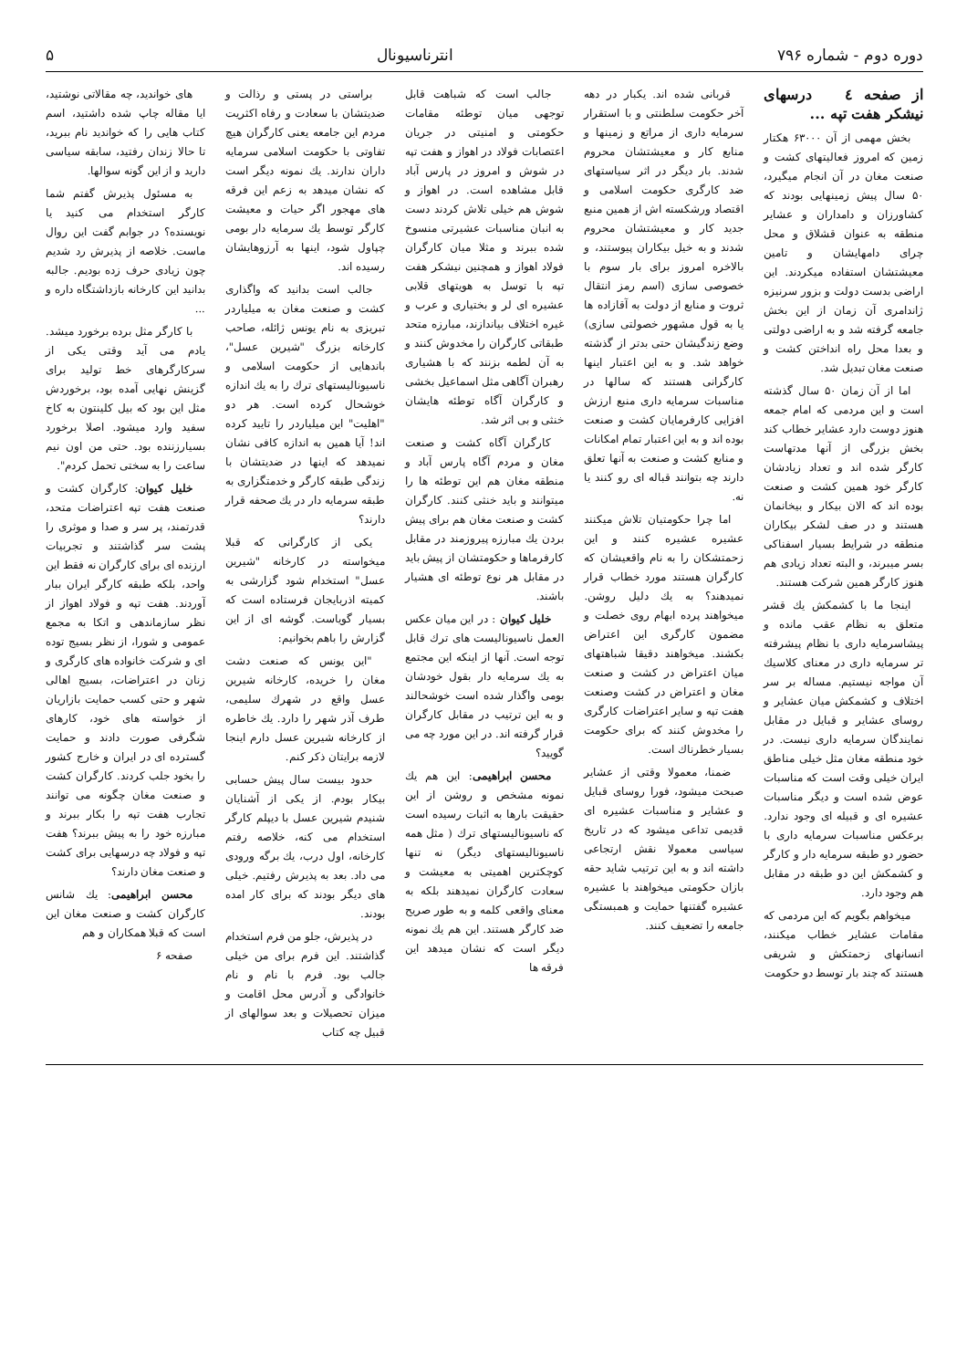دوره دوم - شماره ۷۹۶ انترناسیونال ۵
از صفحه ٤ درسهای نیشکر هفت تپه ...
بخش مهمی از آن ۶۳۰۰۰ هکتار زمین که امروز فعالیتهای کشت و صنعت مغان در آن انجام میگیرد، ۵۰ سال پیش زمینهایی بودند که کشاورزان و دامداران و عشایر منطقه به عنوان قشلاق و محل چرای دامهایشان و تامین معیشتشان استفاده میکردند. این اراضی بدست دولت و بزور سرنیزه ژاندامری آن زمان از این بخش جامعه گرفته شد و به اراضی دولتی و بعدا محل راه انداختن کشت و صنعت مغان تبدیل شد.
اما از آن زمان ۵۰ سال گذشته است و این مردمی که امام جمعه هنوز دوست دارد عشایر خطاب کند بخش بزرگی از آنها مدتهاست کارگر شده اند و تعداد زیادشان کارگر خود همین کشت و صنعت بوده اند که الان بیکار و بیخانمان هستند و در صف لشکر بیکاران منطقه در شرایط بسیار اسفناکی بسر میبرند، و البته تعداد زیادی هم هنوز کارگر همین شرکت هستند.
اینجا ما با کشمکش یك قشر متعلق به نظام عقب مانده و پیشاسرمایه داری با نظام پیشرفته تر سرمایه داری در معنای کلاسیك آن مواجه نیستیم. مساله بر سر اختلاف و کشمکش میان عشایر و روسای عشایر و قبایل در مقابل نمایندگان سرمایه داری نیست. در خود منطقه مغان مثل خیلی مناطق ایران خیلی وقت است که مناسبات عوض شده است و دیگر مناسبات عشیره ای و قبیله ای وجود ندارد. برعکس مناسبات سرمایه داری با حضور دو طبقه سرمایه دار و کارگر و کشمکش این دو طبقه در مقابل هم وجود دارد.
میخواهم بگویم که این مردمی که مقامات عشایر خطاب میکنند، انسانهای زحمتکش و شریفی هستند که چند بار توسط دو حکومت
قربانی شده اند. یکبار در دهه آخر حکومت سلطنتی و با استقرار سرمایه داری از مراتع و زمینها و منابع کار و معیشتشان محروم شدند. بار دیگر در اثر سیاستهای ضد کارگری حکومت اسلامی و اقتصاد ورشکسته اش از همین منبع جدید کار و معیشتشان محروم شدند و به خیل بیکاران پیوستند، و بالاخره امروز برای بار سوم با خصوصی سازی (اسم رمز انتقال ثروت و منابع از دولت به آقازاده ها یا به قول مشهور خصولتی سازی) وضع زندگیشان حتی بدتر از گذشته خواهد شد. و به این اعتبار اینها کارگرانی هستند که سالها در مناسبات سرمایه داری منبع ارزش افزایی کارفرمایان کشت و صنعت بوده اند و به این اعتبار تمام امکانات و منابع کشت و صنعت به آنها تعلق دارند چه بتوانند قباله ای رو کنند یا نه.
اما چرا حکومتیان تلاش میکنند عشیره عشیره کنند و این زحمتشکان را به نام واقعیشان که کارگران هستند مورد خطاب قرار نمیدهند؟ به یك دلیل روشن. میخواهند پرده ابهام روی خصلت و مضمون کارگری این اعتراض بکشند. میخواهند دقیقا شباهتهای میان اعتراض در کشت و صنعت مغان و اعتراض در کشت وصنعت هفت تپه و سایر اعتراضات کارگری را مخدوش کنند که برای حکومت بسیار خطرناك است.
ضمنا، معمولا وقتی از عشایر صبحت میشود، فورا روسای قبایل و عشایر و مناسبات عشیره ای قدیمی تداعی میشود که در تاریخ سیاسی معمولا نقش ارتجاعی داشته اند و به این ترتیب شاید حقه بازان حکومتی میخواهند با عشیره عشیره گفتنها حمایت و همبستگی جامعه را تضعیف کنند.
جالب است که شباهت قابل توجهی میان توطئه مقامات حکومتی و امنیتی در جریان اعتصابات فولاد در اهواز و هفت تپه در شوش و امروز در پارس آباد قابل مشاهده است. در اهواز و شوش هم خیلی تلاش کردند دست به انبان مناسبات عشیرتی منسوخ شده ببرند و مثلا میان کارگران فولاد اهواز و همچنین نیشکر هفت تپه با توسل به هویتهای قلابی عشیره ای لر و بختیاری و عرب و غیره اختلاف بیاندازند، مبارزه متحد طبقاتی کارگران را مخدوش کنند و به آن لطمه بزنند که با هشیاری رهبران آگاهی مثل اسماعیل بخشی و کارگران آگاه توطئه هایشان خنثی و بی اثر شد.
کارگران آگاه کشت و صنعت مغان و مردم آگاه پارس آباد و منطقه مغان هم این توطئه ها را میتوانند و باید خنثی کنند. کارگران کشت و صنعت مغان هم برای پیش بردن یك مبارزه پیروزمند در مقابل کارفرماها و حکومتشان از پیش باید در مقابل هر نوع توطئه ای هشیار باشند.
خلیل کیوان : در این میان عکس العمل ناسیونالیست های ترك قابل توجه است. آنها از اینکه این مجتمع به یك سرمایه دار بقول خودشان بومی واگذار شده است خوشحالند و به این ترتیب در مقابل کارگران قرار گرفته اند. در این مورد چه می گویید؟
محسن ابراهیمی: این هم یك نمونه مشخص و روشن از این حقیقت بارها به اثبات رسیده است که ناسیونالیستهای ترك ( مثل همه ناسیونالیستهای دیگر) نه تنها کوچکترین اهمیتی به معیشت و سعادت کارگران نمیدهند بلکه به معنای واقعی کلمه و به طور صریح ضد کارگر هستند. این هم یك نمونه دیگر است که نشان میدهد این فرقه ها
براستی در پستی و رذالت و ضدیتشان با سعادت و رفاه اکثریت مردم این جامعه یعنی کارگران هیچ تفاوتی با حکومت اسلامی سرمایه داران ندارند. یك نمونه دیگر است که نشان میدهد به زعم این فرقه های مهجور اگر حیات و معیشت کارگر توسط یك سرمایه دار بومی چپاول شود، اینها به آرزوهایشان رسیده اند.
جالب است بدانید که واگذاری کشت و صنعت مغان به میلیاردر تبریزی به نام یونس ژائله، صاحب کارخانه بزرگ "شیرین عسل"، باندهایی از حکومت اسلامی و ناسیونالیستهای ترك را به یك اندازه خوشحال کرده است. هر دو "اهلیت" این میلیاردر را تایید کرده اند! آیا همین به اندازه کافی نشان نمیدهد که اینها در ضدیتشان با زندگی طبقه کارگر و خدمتگزاری به طبقه سرمایه دار در یك صحفه قرار دارند؟
یکی از کارگرانی که قبلا میخواسته در کارخانه "شیرین عسل" استخدام شود گزارشی به کمیته اذربایجان فرستاده است که بسیار گویاست. گوشه ای از این گزارش را باهم بخوانیم:
"این یونس که صنعت دشت مغان را خریده، کارخانه شیرین عسل واقع در شهرك سلیمی، طرف آذر شهر را دارد. یك خاطره از کارخانه شیرین عسل دارم اینجا لازمه برایتان ذکر کنم.
حدود بیست سال پیش حسابی بیکار بودم. از یکی از آشنایان شنیدم شیرین عسل با دیپلم کارگر استخدام می کنه، خلاصه رفتم کارخانه، اول درب، یك برگه ورودی می داد. بعد به پذیرش رفتیم. خیلی های دیگر بودند که برای کار امده بودند.
در پذیرش، جلو من فرم استخدام گذاشتند. این فرم برای من خیلی جالب بود. فرم با نام و نام خانوادگی و آدرس محل اقامت و میزان تحصیلات و بعد سوالهای از قبیل چه کتاب
های خواندید، چه مقالاتی نوشتید، ایا مقاله چاپ شده داشتید، اسم کتاب هایی را که خواندید نام ببرید، تا حالا زندان رفتید، سابقه سیاسی دارید و از این گونه سوالها.
به مسئول پذیرش گفتم شما کارگر استخدام می کنید یا نویسنده؟ در جوابم گفت این روال ماست. خلاصه از پذیرش رد شدیم چون زیادی حرف زده بودیم. جالبه بدانید این کارخانه بازداشتگاه داره و ...
با کارگر مثل برده برخورد میشد. یادم می آید وقتی یکی از سرکارگرهای خط تولید برای گزینش نهایی آمده بود، برخوردش مثل این بود که بیل کلینتون به کاخ سفید وارد میشود. اصلا برخورد بسیارزننده بود. حتی من اون نیم ساعت را به سختی تحمل کردم".
خلیل کیوان: کارگران کشت و صنعت هفت تپه اعتراضات متحد، قدرتمند، پر سر و صدا و موثری را پشت سر گذاشتند و تجربیات ارزنده ای برای کارگران نه فقط این واحد، بلکه طبقه کارگر ایران ببار آوردند. هفت تپه و فولاد اهواز از نظر سازماندهی و اتکا به مجمع عمومی و شورا، از نظر بسیج توده ای و شرکت خانواده های کارگری و زنان در اعتراضات، بسیج اهالی شهر و حتی کسب حمایت بازاریان از خواسته های خود، کارهای شگرفی صورت دادند و حمایت گسترده ای در ایران و خارج کشور را بخود جلب کردند. کارگران کشت و صنعت مغان چگونه می توانند تجارب هفت تپه را بکار ببرند و مبارزه خود را به پیش ببرند؟ هفت تپه و فولاد چه درسهایی برای کشت و صنعت مغان دارند؟
محسن ابراهیمی: یك شانس کارگران کشت و صنعت مغان این است که قبلا همکاران و هم
صفحه ۶